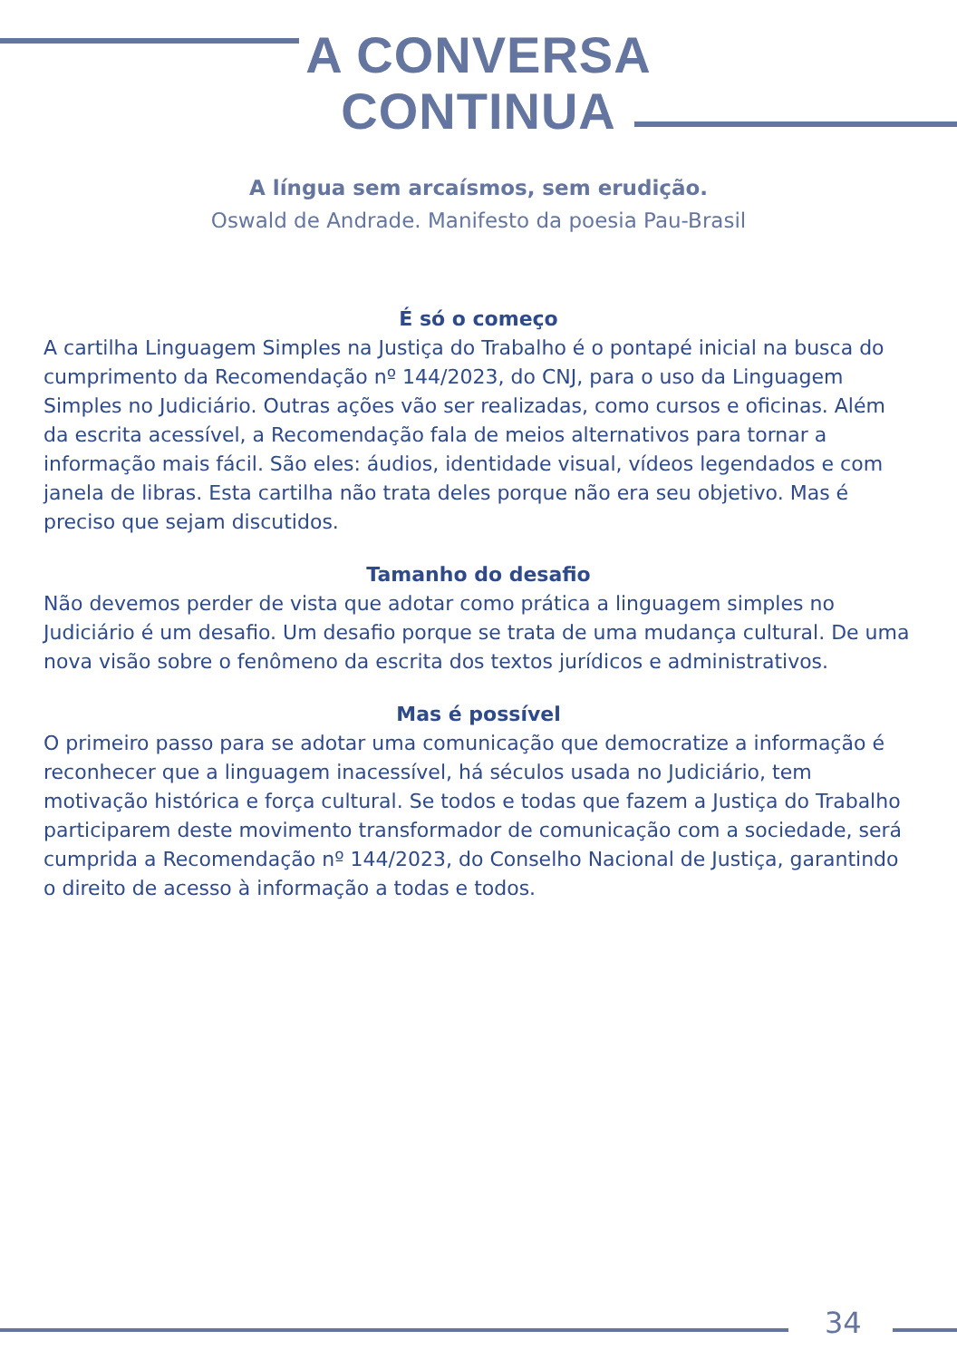A CONVERSA
CONTINUA
A língua sem arcaísmos, sem erudição.
Oswald de Andrade. Manifesto da poesia Pau-Brasil
É só o começo
A cartilha Linguagem Simples na Justiça do Trabalho é o pontapé inicial na busca do cumprimento da Recomendação nº 144/2023, do CNJ, para o uso da Linguagem Simples no Judiciário. Outras ações vão ser realizadas, como cursos e oficinas. Além da escrita acessível, a Recomendação fala de meios alternativos para tornar a informação mais fácil. São eles: áudios, identidade visual, vídeos legendados e com janela de libras. Esta cartilha não trata deles porque não era seu objetivo. Mas é preciso que sejam discutidos.
Tamanho do desafio
Não devemos perder de vista que adotar como prática a linguagem simples no Judiciário é um desafio. Um desafio porque se trata de uma mudança cultural. De uma nova visão sobre o fenômeno da escrita dos textos jurídicos e administrativos.
Mas é possível
O primeiro passo para se adotar uma comunicação que democratize a informação é reconhecer que a linguagem inacessível, há séculos usada no Judiciário, tem motivação histórica e força cultural. Se todos e todas que fazem a Justiça do Trabalho participarem deste movimento transformador de comunicação com a sociedade, será cumprida a Recomendação nº 144/2023, do Conselho Nacional de Justiça, garantindo o direito de acesso à informação a todas e todos.
34